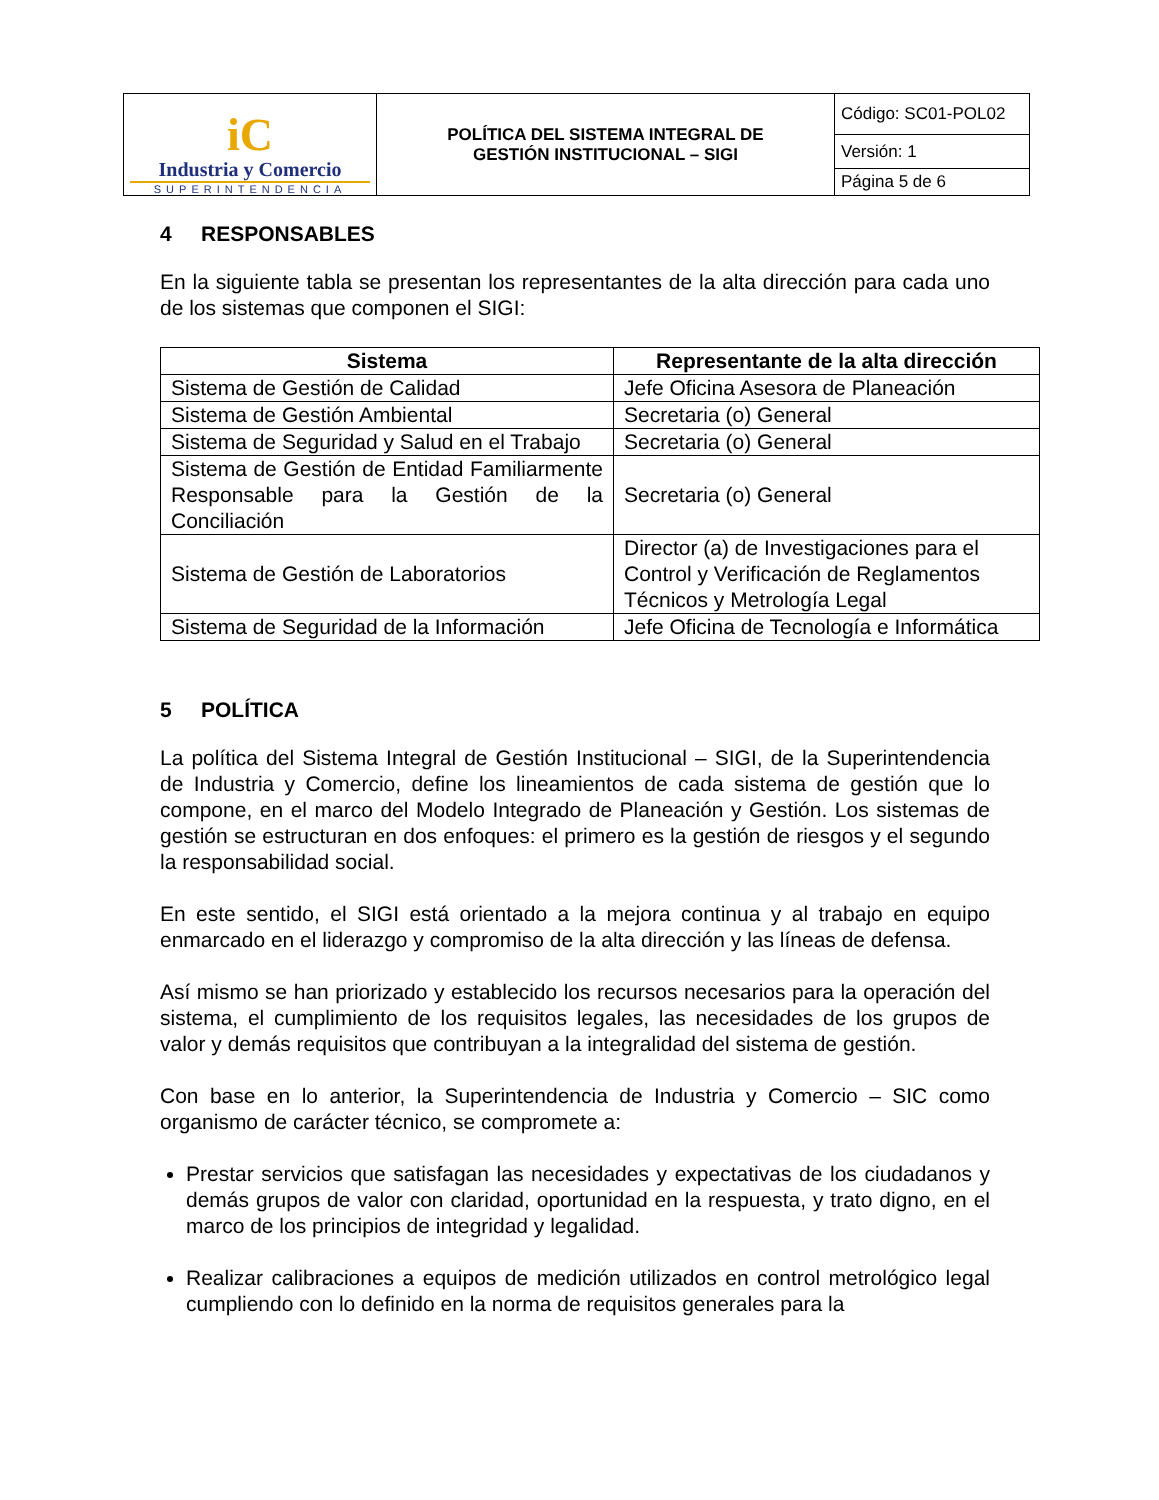| iC Industria y Comercio SUPERINTENDENCIA | POLÍTICA DEL SISTEMA INTEGRAL DE GESTIÓN INSTITUCIONAL – SIGI | Código: SC01-POL02 |
| | | Versión: 1 |
| | | Página 5 de 6 |
4 RESPONSABLES
En la siguiente tabla se presentan los representantes de la alta dirección para cada uno de los sistemas que componen el SIGI:
| Sistema | Representante de la alta dirección |
| --- | --- |
| Sistema de Gestión de Calidad | Jefe Oficina Asesora de Planeación |
| Sistema de Gestión Ambiental | Secretaria (o) General |
| Sistema de Seguridad y Salud en el Trabajo | Secretaria (o) General |
| Sistema de Gestión de Entidad Familiarmente Responsable para la Gestión de la Conciliación | Secretaria (o) General |
| Sistema de Gestión de Laboratorios | Director (a) de Investigaciones para el Control y Verificación de Reglamentos Técnicos y Metrología Legal |
| Sistema de Seguridad de la Información | Jefe Oficina de Tecnología e Informática |
5 POLÍTICA
La política del Sistema Integral de Gestión Institucional – SIGI, de la Superintendencia de Industria y Comercio, define los lineamientos de cada sistema de gestión que lo compone, en el marco del Modelo Integrado de Planeación y Gestión. Los sistemas de gestión se estructuran en dos enfoques: el primero es la gestión de riesgos y el segundo la responsabilidad social.
En este sentido, el SIGI está orientado a la mejora continua y al trabajo en equipo enmarcado en el liderazgo y compromiso de la alta dirección y las líneas de defensa.
Así mismo se han priorizado y establecido los recursos necesarios para la operación del sistema, el cumplimiento de los requisitos legales, las necesidades de los grupos de valor y demás requisitos que contribuyan a la integralidad del sistema de gestión.
Con base en lo anterior, la Superintendencia de Industria y Comercio – SIC como organismo de carácter técnico, se compromete a:
Prestar servicios que satisfagan las necesidades y expectativas de los ciudadanos y demás grupos de valor con claridad, oportunidad en la respuesta, y trato digno, en el marco de los principios de integridad y legalidad.
Realizar calibraciones a equipos de medición utilizados en control metrológico legal cumpliendo con lo definido en la norma de requisitos generales para la